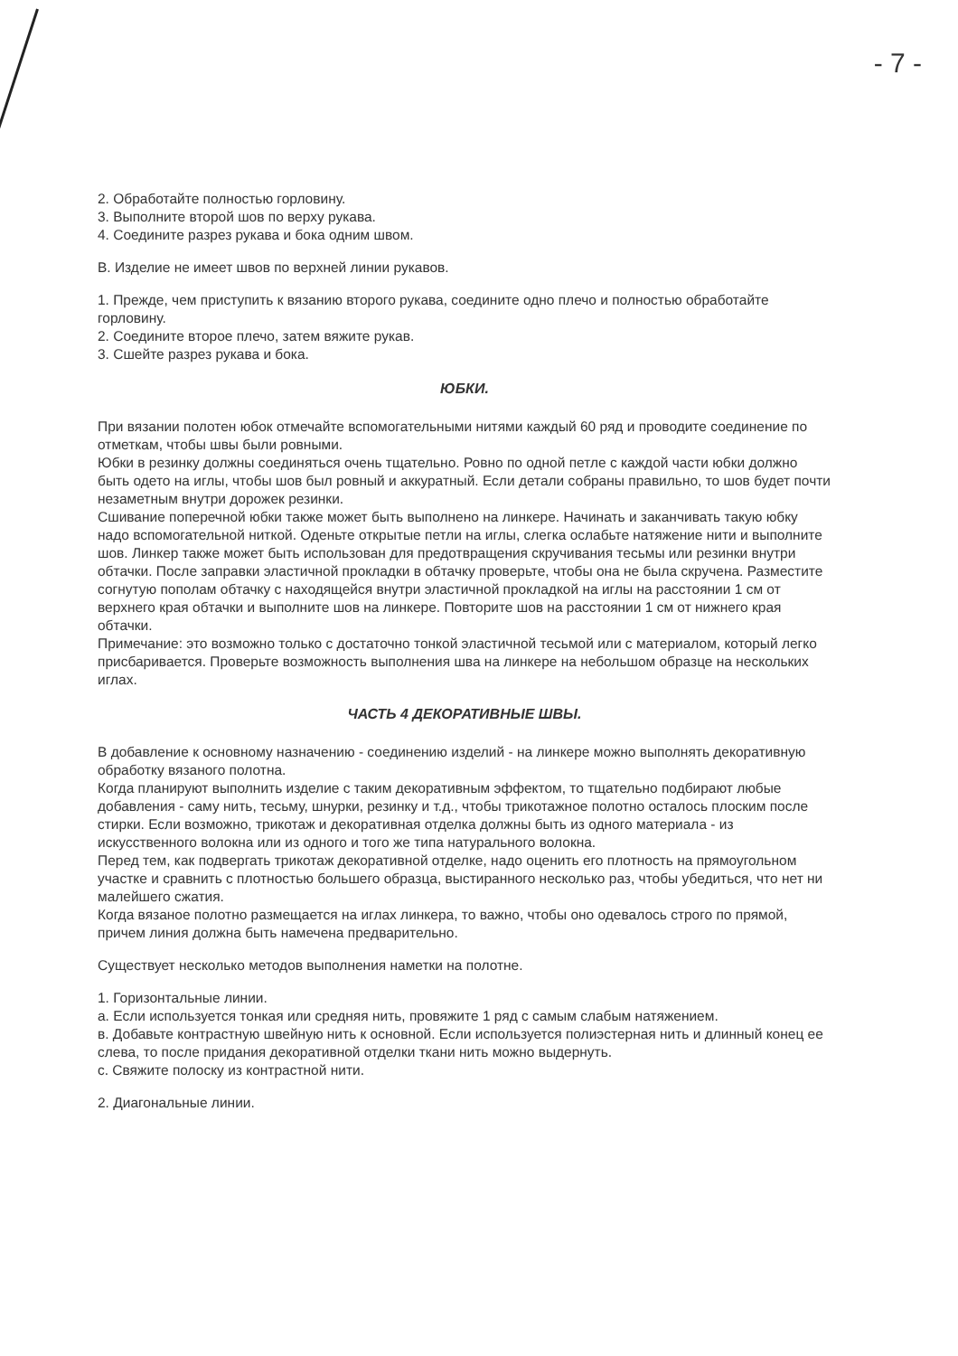- 7 -
2. Обработайте полностью горловину.
3. Выполните второй шов по верху рукава.
4. Соедините разрез рукава и бока одним швом.
В. Изделие не имеет швов по верхней линии рукавов.
1. Прежде, чем приступить к вязанию второго рукава, соедините одно плечо и полностью обработайте горловину.
2. Соедините второе плечо, затем вяжите рукав.
3. Сшейте разрез рукава и бока.
ЮБКИ.
При вязании полотен юбок отмечайте вспомогательными нитями каждый 60 ряд и проводите соединение по отметкам, чтобы швы были ровными.
Юбки в резинку должны соединяться очень тщательно. Ровно по одной петле с каждой части юбки должно быть одето на иглы, чтобы шов был ровный и аккуратный. Если детали собраны правильно, то шов будет почти незаметным внутри дорожек резинки.
Сшивание поперечной юбки также может быть выполнено на линкере. Начинать и заканчивать такую юбку надо вспомогательной ниткой. Оденьте открытые петли на иглы, слегка ослабьте натяжение нити и выполните шов. Линкер также может быть использован для предотвращения скручивания тесьмы или резинки внутри обтачки. После заправки эластичной прокладки в обтачку проверьте, чтобы она не была скручена. Разместите согнутую пополам обтачку с находящейся внутри эластичной прокладкой на иглы на расстоянии 1 см от верхнего края обтачки и выполните шов на линкере. Повторите шов на расстоянии 1 см от нижнего края обтачки.
Примечание: это возможно только с достаточно тонкой эластичной тесьмой или с материалом, который легко присбаривается. Проверьте возможность выполнения шва на линкере на небольшом образце на нескольких иглах.
ЧАСТЬ 4 ДЕКОРАТИВНЫЕ ШВЫ.
В добавление к основному назначению - соединению изделий - на линкере можно выполнять декоративную обработку вязаного полотна.
Когда планируют выполнить изделие с таким декоративным эффектом, то тщательно подбирают любые добавления - саму нить, тесьму, шнурки, резинку и т.д., чтобы трикотажное полотно осталось плоским после стирки. Если возможно, трикотаж и декоративная отделка должны быть из одного материала - из искусственного волокна или из одного и того же типа натурального волокна.
Перед тем, как подвергать трикотаж декоративной отделке, надо оценить его плотность на прямоугольном участке и сравнить с плотностью большего образца, выстиранного несколько раз, чтобы убедиться, что нет ни малейшего сжатия.
Когда вязаное полотно размещается на иглах линкера, то важно, чтобы оно одевалось строго по прямой, причем линия должна быть намечена предварительно.
Существует несколько методов выполнения наметки на полотне.
1. Горизонтальные линии.
а. Если используется тонкая или средняя нить, провяжите 1 ряд с самым слабым натяжением.
в. Добавьте контрастную швейную нить к основной. Если используется полиэстерная нить и длинный конец ее слева, то после придания декоративной отделки ткани нить можно выдернуть.
с. Свяжите полоску из контрастной нити.
2. Диагональные линии.